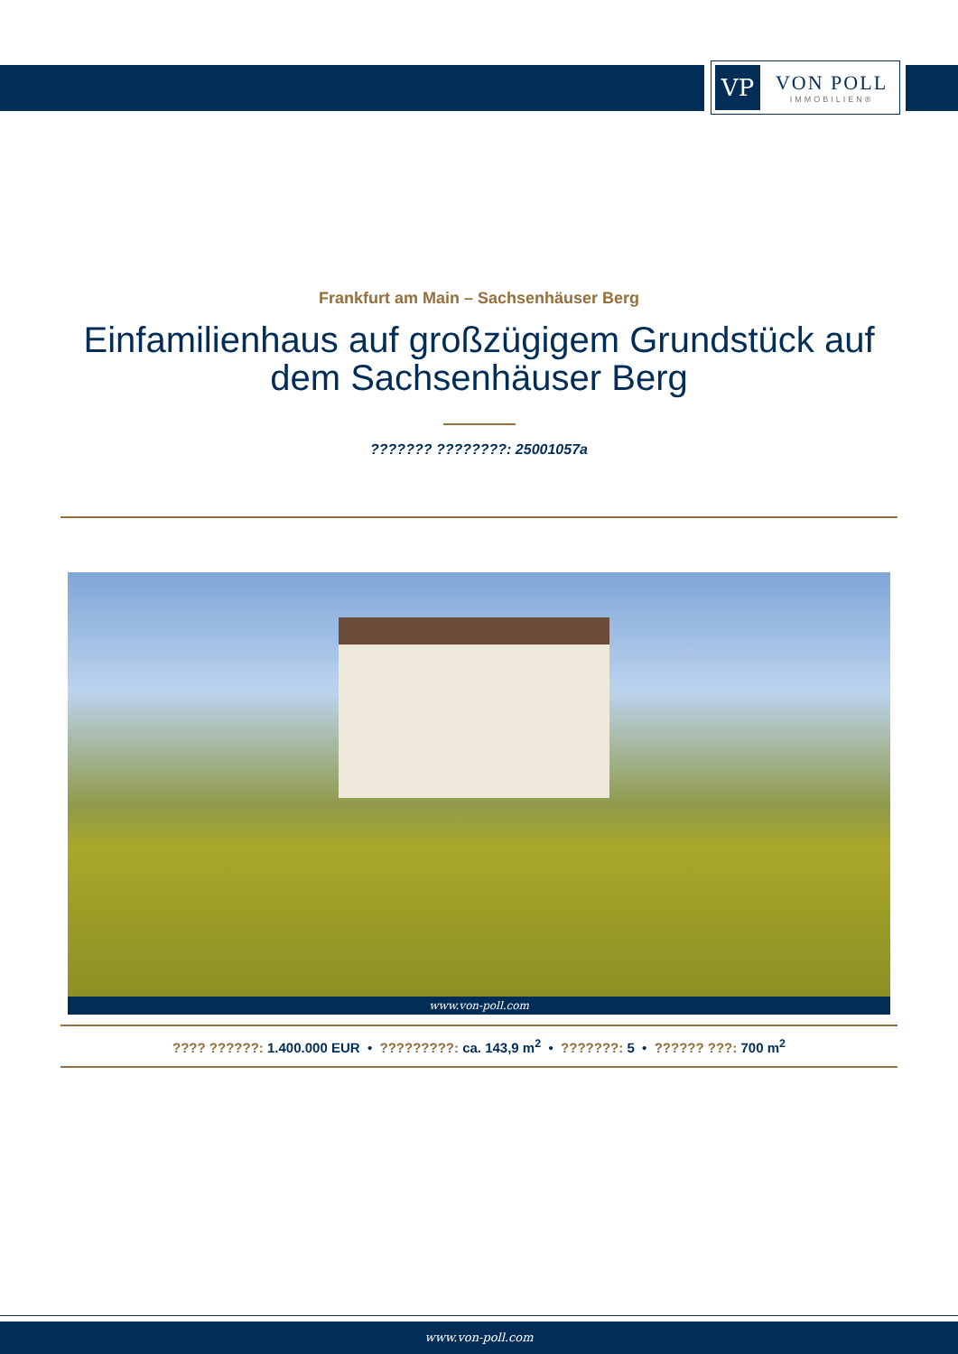VP
VON POLL
IMMOBILIEN®
Frankfurt am Main – Sachsenhäuser Berg
Einfamilienhaus auf großzügigem Grundstück auf dem Sachsenhäuser Berg
??????? ????????: 25001057a
www.von-poll.com
???? ??????: 1.400.000 EUR • ?????????: ca. 143,9 m<sup>2</sup> • ???????: 5 • ?????? ???: 700 m<sup>2</sup>
www.von-poll.com